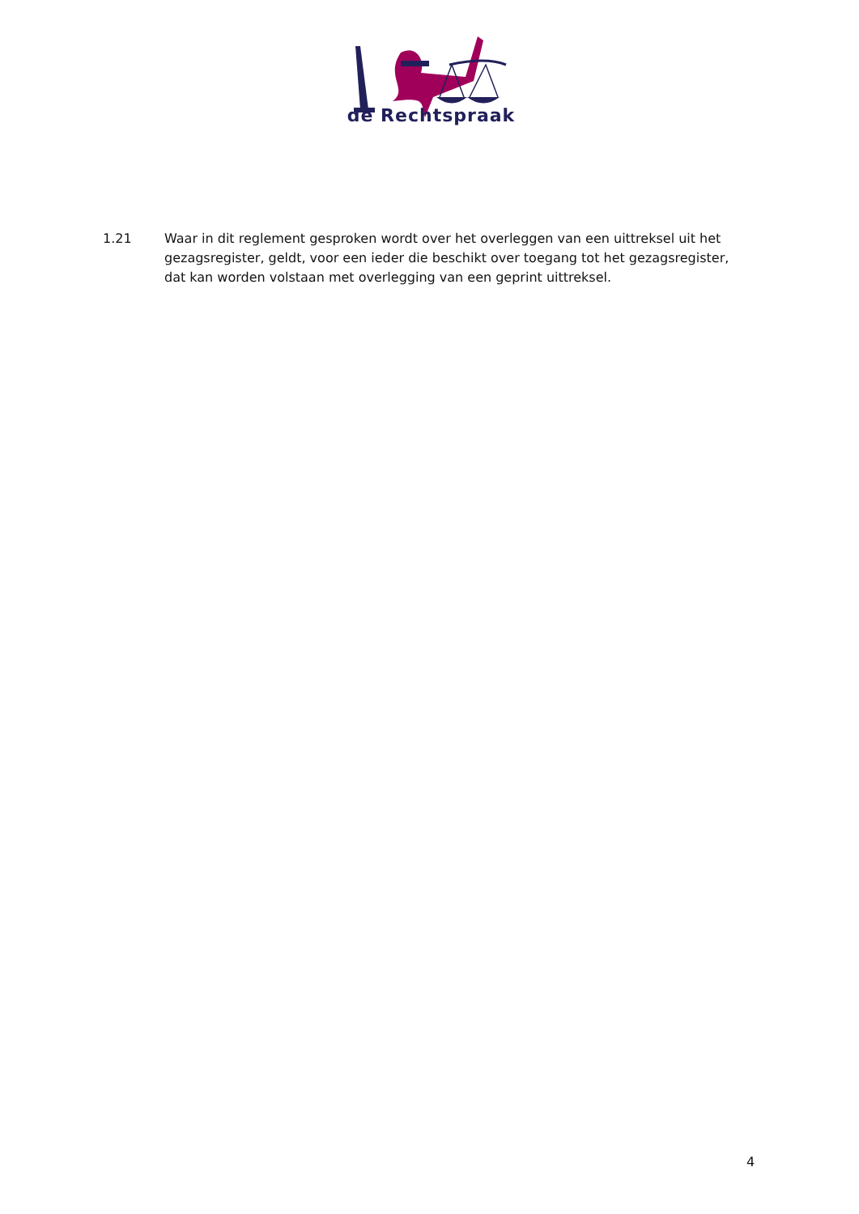de Rechtspraak
1.21 Waar in dit reglement gesproken wordt over het overleggen van een uittreksel uit het gezagsregister, geldt, voor een ieder die beschikt over toegang tot het gezagsregister, dat kan worden volstaan met overlegging van een geprint uittreksel.
4